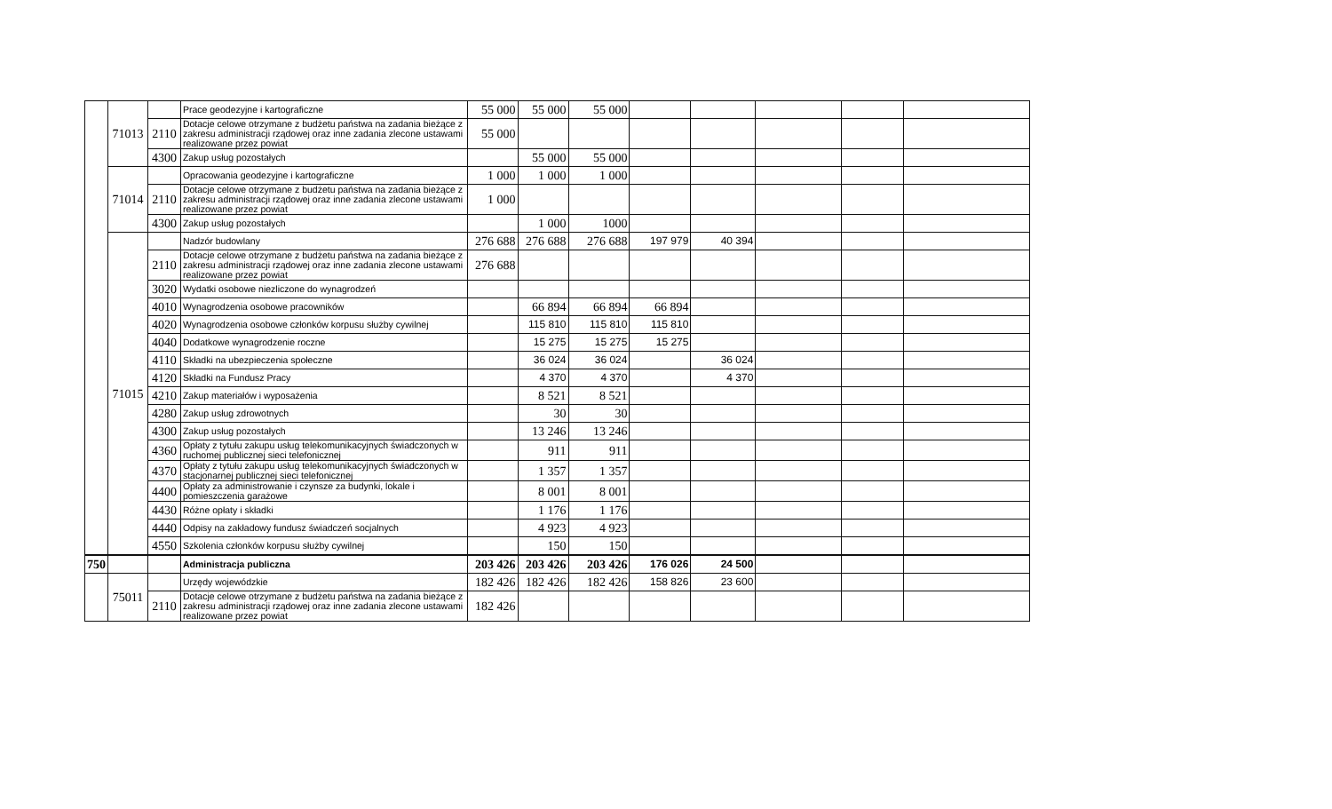| | 71013 | | Prace geodezyjne i kartograficzne | 55 000 | 55 000 | 55 000 | | | | | |
| | | 2110 | Dotacje celowe otrzymane z budżetu państwa na zadania bieżące z zakresu administracji rządowej oraz inne zadania zlecone ustawami realizowane przez powiat | 55 000 | | | | | | | |
| | | 4300 | Zakup usług pozostałych | | 55 000 | 55 000 | | | | | |
| | 71014 | | Opracowania geodezyjne i kartograficzne | 1 000 | 1 000 | 1 000 | | | | | |
| | | 2110 | Dotacje celowe otrzymane z budżetu państwa na zadania bieżące z zakresu administracji rządowej oraz inne zadania zlecone ustawami realizowane przez powiat | 1 000 | | | | | | | |
| | | 4300 | Zakup usług pozostałych | | 1 000 | 1000 | | | | | |
| | 71015 | | Nadzór budowlany | 276 688 | 276 688 | 276 688 | 197 979 | 40 394 | | | |
| | | 2110 | Dotacje celowe otrzymane z budżetu państwa na zadania bieżące z zakresu administracji rządowej oraz inne zadania zlecone ustawami realizowane przez powiat | 276 688 | | | | | | | |
| | | 3020 | Wydatki osobowe niezliczone do wynagrodzeń | | | | | | | | |
| | | 4010 | Wynagrodzenia osobowe pracowników | | 66 894 | 66 894 | 66 894 | | | | |
| | | 4020 | Wynagrodzenia osobowe członków korpusu służby cywilnej | | 115 810 | 115 810 | 115 810 | | | | |
| | | 4040 | Dodatkowe wynagrodzenie roczne | | 15 275 | 15 275 | 15 275 | | | | |
| | | 4110 | Składki na ubezpieczenia społeczne | | 36 024 | 36 024 | | 36 024 | | | |
| | | 4120 | Składki na Fundusz Pracy | | 4 370 | 4 370 | | 4 370 | | | |
| | | 4210 | Zakup materiałów i wyposażenia | | 8 521 | 8 521 | | | | | |
| | | 4280 | Zakup usług zdrowotnych | | 30 | 30 | | | | | |
| | | 4300 | Zakup usług pozostałych | | 13 246 | 13 246 | | | | | |
| | | 4360 | Opłaty z tytułu zakupu usług telekomunikacyjnych świadczonych w ruchomej publicznej sieci telefonicznej | | 911 | 911 | | | | | |
| | | 4370 | Opłaty z tytułu zakupu usług telekomunikacyjnych świadczonych w stacjonarnej publicznej sieci telefonicznej | | 1 357 | 1 357 | | | | | |
| | | 4400 | Opłaty za administrowanie i czynsze za budynki, lokale i pomieszczenia garażowe | | 8 001 | 8 001 | | | | | |
| | | 4430 | Różne opłaty i składki | | 1 176 | 1 176 | | | | | |
| | | 4440 | Odpisy na zakładowy fundusz świadczeń socjalnych | | 4 923 | 4 923 | | | | | |
| | | 4550 | Szkolenia członków korpusu służby cywilnej | | 150 | 150 | | | | | |
| 750 | | | Administracja publiczna | 203 426 | 203 426 | 203 426 | 176 026 | 24 500 | | | |
| | 75011 | | Urzędy wojewódzkie | 182 426 | 182 426 | 182 426 | 158 826 | 23 600 | | | |
| | | 2110 | Dotacje celowe otrzymane z budżetu państwa na zadania bieżące z zakresu administracji rządowej oraz inne zadania zlecone ustawami realizowane przez powiat | 182 426 | | | | | | | |